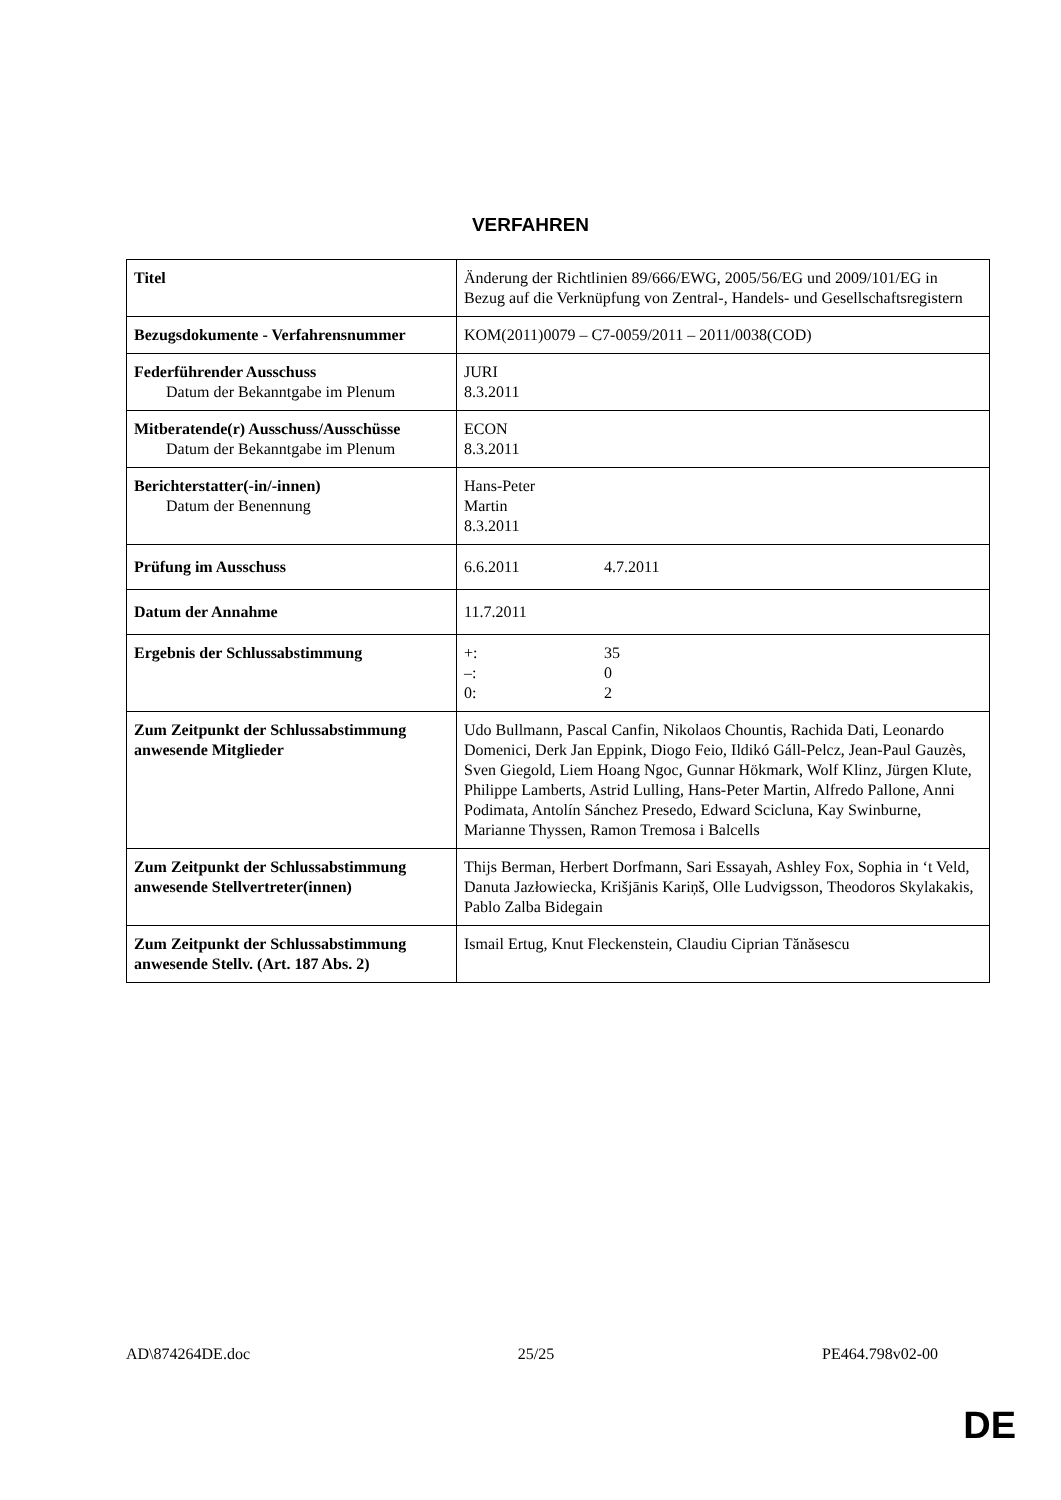VERFAHREN
| Titel | Änderung der Richtlinien 89/666/EWG, 2005/56/EG und 2009/101/EG in Bezug auf die Verknüpfung von Zentral-, Handels- und Gesellschaftsregistern |
| Bezugsdokumente - Verfahrensnummer | KOM(2011)0079 – C7-0059/2011 – 2011/0038(COD) |
| Federführender Ausschuss Datum der Bekanntgabe im Plenum | JURI 8.3.2011 |
| Mitberatende(r) Ausschuss/Ausschüsse Datum der Bekanntgabe im Plenum | ECON 8.3.2011 |
| Berichterstatter(-in/-innen) Datum der Benennung | Hans-Peter Martin 8.3.2011 |
| Prüfung im Ausschuss | 6.6.2011 4.7.2011 |
| Datum der Annahme | 11.7.2011 |
| Ergebnis der Schlussabstimmung | +: 35 –: 0 0: 2 |
| Zum Zeitpunkt der Schlussabstimmung anwesende Mitglieder | Udo Bullmann, Pascal Canfin, Nikolaos Chountis, Rachida Dati, Leonardo Domenici, Derk Jan Eppink, Diogo Feio, Ildikó Gáll-Pelcz, Jean-Paul Gauzès, Sven Giegold, Liem Hoang Ngoc, Gunnar Hökmark, Wolf Klinz, Jürgen Klute, Philippe Lamberts, Astrid Lulling, Hans-Peter Martin, Alfredo Pallone, Anni Podimata, Antolín Sánchez Presedo, Edward Scicluna, Kay Swinburne, Marianne Thyssen, Ramon Tremosa i Balcells |
| Zum Zeitpunkt der Schlussabstimmung anwesende Stellvertreter(innen) | Thijs Berman, Herbert Dorfmann, Sari Essayah, Ashley Fox, Sophia in ‘t Veld, Danuta Jazłowiecka, Krišjānis Kariņš, Olle Ludvigsson, Theodoros Skylakakis, Pablo Zalba Bidegain |
| Zum Zeitpunkt der Schlussabstimmung anwesende Stellv. (Art. 187 Abs. 2) | Ismail Ertug, Knut Fleckenstein, Claudiu Ciprian Tănăsescu |
AD\874264DE.doc 25/25 PE464.798v02-00
DE